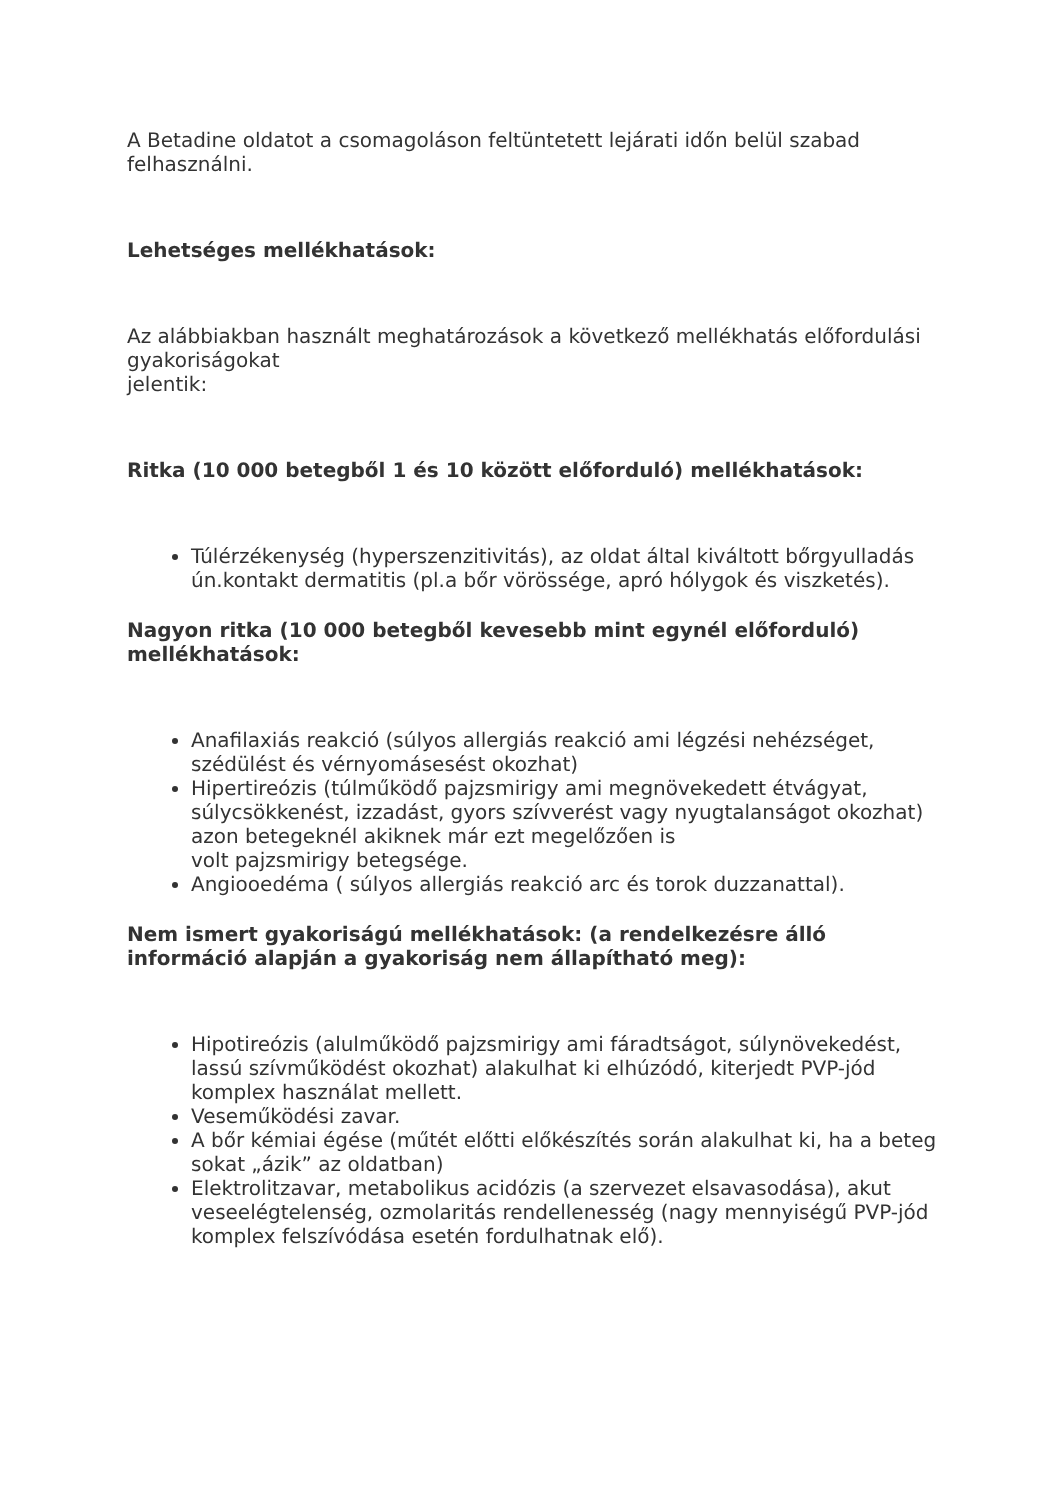A Betadine oldatot a csomagoláson feltüntetett lejárati időn belül szabad felhasználni.
Lehetséges mellékhatások:
Az alábbiakban használt meghatározások a következő mellékhatás előfordulási gyakoriságokat
jelentik:
Ritka (10 000 betegből 1 és 10 között előforduló) mellékhatások:
Túlérzékenység (hyperszenzitivitás), az oldat által kiváltott bőrgyulladás ún.kontakt dermatitis (pl.a bőr vörössége, apró hólygok és viszketés).
Nagyon ritka (10 000 betegből kevesebb mint egynél előforduló) mellékhatások:
Anafilaxiás reakció (súlyos allergiás reakció ami légzési nehézséget, szédülést és vérnyomásesést okozhat)
Hipertireózis (túlműködő pajzsmirigy ami megnövekedett étvágyat, súlycsökkenést, izzadást, gyors szívverést vagy nyugtalanságot okozhat) azon betegeknél akiknek már ezt megelőzően is
volt pajzsmirigy betegsége.
Angiooedéma ( súlyos allergiás reakció arc és torok duzzanattal).
Nem ismert gyakoriságú mellékhatások: (a rendelkezésre álló információ alapján a gyakoriság nem állapítható meg):
Hipotireózis (alulműködő pajzsmirigy ami fáradtságot, súlynövekedést, lassú szívműködést okozhat) alakulhat ki elhúzódó, kiterjedt PVP-jód komplex használat mellett.
Veseműködési zavar.
A bőr kémiai égése (műtét előtti előkészítés során alakulhat ki, ha a beteg sokat „ázik” az oldatban)
Elektrolitzavar, metabolikus acidózis (a szervezet elsavasodása), akut veseelégtelenség, ozmolaritás rendellenesség (nagy mennyiségű PVP-jód komplex felszívódása esetén fordulhatnak elő).